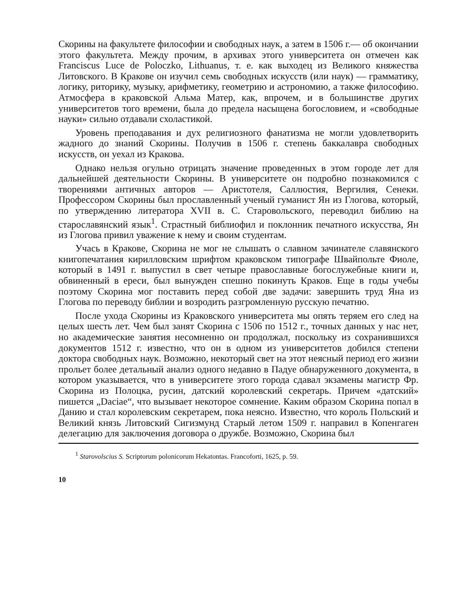Скорины на факультете философии и свободных наук, а затем в 1506 г.— об окончании этого факультета. Между прочим, в архивах этого университета он отмечен как Franciscus Luce de Poloczko, Lithuanus, т. е. как выходец из Великого княжества Литовского. В Кракове он изучил семь свободных искусств (или наук) — грамматику, логику, риторику, музыку, арифметику, геометрию и астрономию, а также философию. Атмосфера в краковской Альма Матер, как, впрочем, и в большинстве других университетов того времени, была до предела насыщена богословием, и «свободные науки» сильно отдавали схоластикой.
Уровень преподавания и дух религиозного фанатизма не могли удовлетворить жадного до знаний Скорины. Получив в 1506 г. степень баккалавра свободных искусств, он уехал из Кракова.
Однако нельзя огульно отрицать значение проведенных в этом городе лет для дальнейшей деятельности Скорины. В университете он подробно познакомился с творениями античных авторов — Аристотеля, Саллюстия, Вергилия, Сенеки. Профессором Скорины был прославленный ученый гуманист Ян из Глогова, который, по утверждению литератора XVII в. С. Старовольского, переводил библию на старославянский язык<sup>1</sup>. Страстный библиофил и поклонник печатного искусства, Ян из Глогова привил уважение к нему и своим студентам.
Учась в Кракове, Скорина не мог не слышать о славном зачинателе славянского книгопечатания кирилловским шрифтом краковском типографе Швайпольте Фиоле, который в 1491 г. выпустил в свет четыре православные богослужебные книги и, обвиненный в ереси, был вынужден спешно покинуть Краков. Еще в годы учебы поэтому Скорина мог поставить перед собой две задачи: завершить труд Яна из Глогова по переводу библии и возродить разгромленную русскую печатню.
После ухода Скорины из Краковского университета мы опять теряем его след на целых шесть лет. Чем был занят Скорина с 1506 по 1512 г., точных данных у нас нет, но академические занятия несомненно он продолжал, поскольку из сохранившихся документов 1512 г. известно, что он в одном из университетов добился степени доктора свободных наук. Возможно, некоторый свет на этот неясный период его жизни прольет более детальный анализ одного недавно в Падуе обнаруженного документа, в котором указывается, что в университете этого города сдавал экзамены магистр Фр. Скорина из Полоцка, русин, датский королевский секретарь. Причем «датский» пишется „Daciae“, что вызывает некоторое сомнение. Каким образом Скорина попал в Данию и стал королевским секретарем, пока неясно. Известно, что король Польский и Великий князь Литовский Сигизмунд Старый летом 1509 г. направил в Копенгаген делегацию для заключения договора о дружбе. Возможно, Скорина был
<sup>1</sup> Starovolscius S. Scriptorum polonicorum Hekatontas. Francoforti, 1625, p. 59.
10